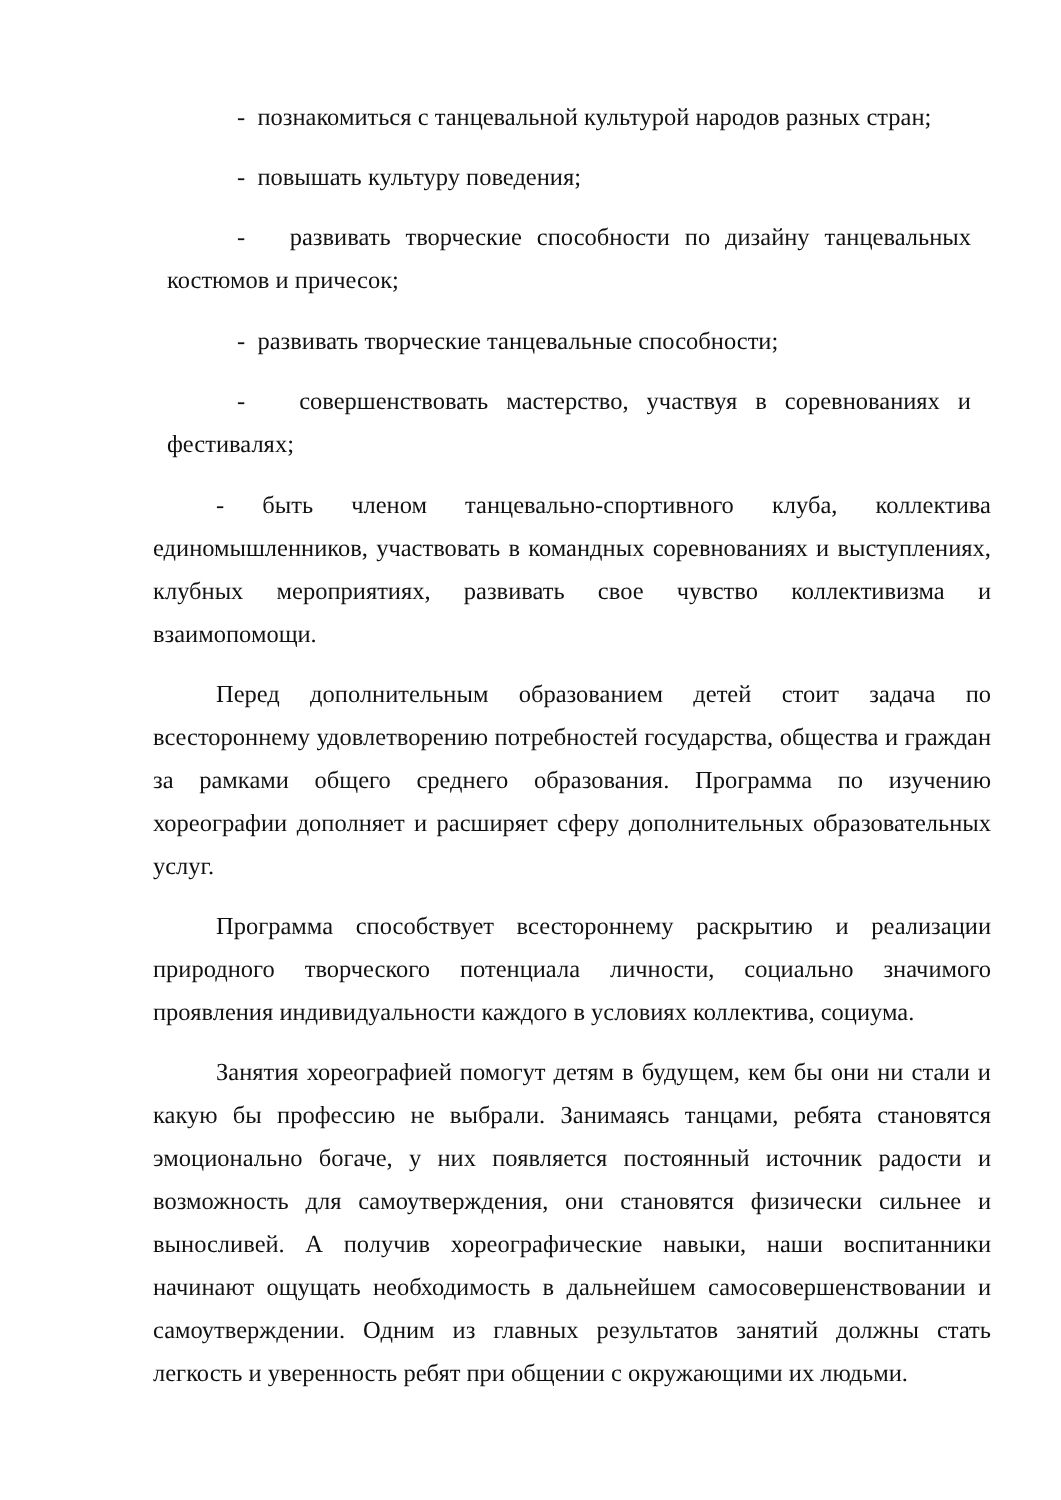- познакомиться с танцевальной культурой народов разных стран;
- повышать культуру поведения;
- развивать творческие способности по дизайну танцевальных костюмов и причесок;
- развивать творческие танцевальные способности;
- совершенствовать мастерство, участвуя в соревнованиях и фестивалях;
- быть членом танцевально-спортивного клуба, коллектива единомышленников, участвовать в командных соревнованиях и выступлениях, клубных мероприятиях, развивать свое чувство коллективизма и взаимопомощи.
Перед дополнительным образованием детей стоит задача по всестороннему удовлетворению потребностей государства, общества и граждан за рамками общего среднего образования. Программа по изучению хореографии дополняет и расширяет сферу дополнительных образовательных услуг.
Программа способствует всестороннему раскрытию и реализации природного творческого потенциала личности, социально значимого проявления индивидуальности каждого в условиях коллектива, социума.
Занятия хореографией помогут детям в будущем, кем бы они ни стали и какую бы профессию не выбрали. Занимаясь танцами, ребята становятся эмоционально богаче, у них появляется постоянный источник радости и возможность для самоутверждения, они становятся физически сильнее и выносливей. А получив хореографические навыки, наши воспитанники начинают ощущать необходимость в дальнейшем самосовершенствовании и самоутверждении. Одним из главных результатов занятий должны стать легкость и уверенность ребят при общении с окружающими их людьми.